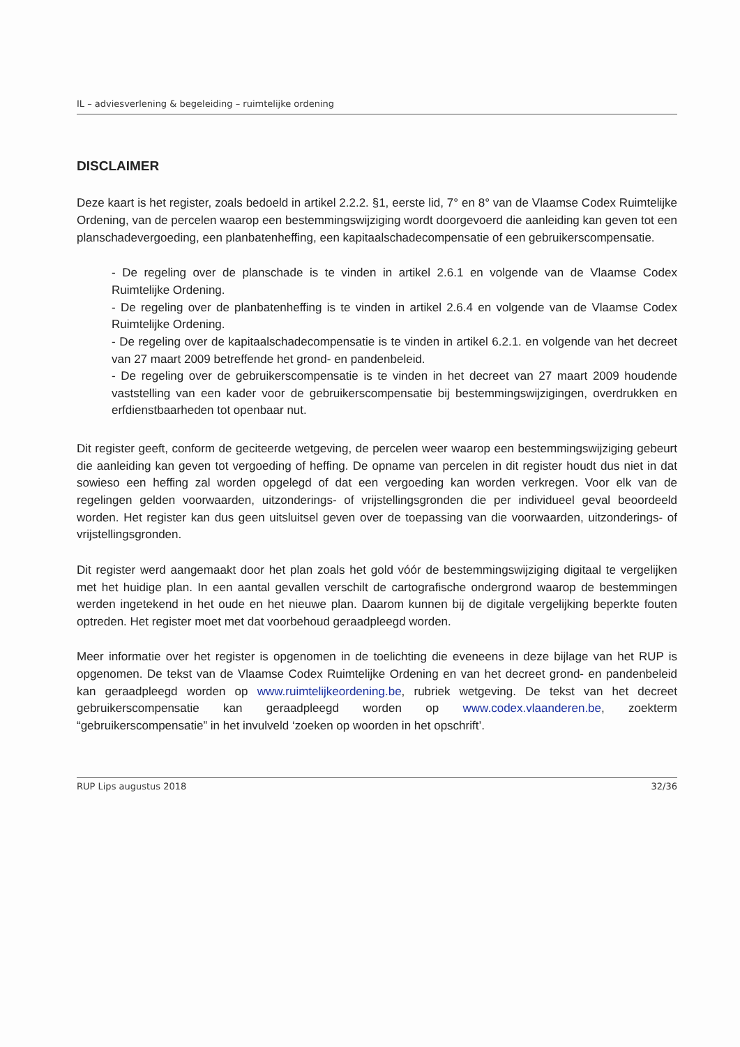IL – adviesverlening & begeleiding – ruimtelijke ordening
DISCLAIMER
Deze kaart is het register, zoals bedoeld in artikel 2.2.2. §1, eerste lid, 7° en 8° van de Vlaamse Codex Ruimtelijke Ordening, van de percelen waarop een bestemmingswijziging wordt doorgevoerd die aanleiding kan geven tot een planschadevergoeding, een planbatenheffing, een kapitaalschadecompensatie of een gebruikerscompensatie.
- De regeling over de planschade is te vinden in artikel 2.6.1 en volgende van de Vlaamse Codex Ruimtelijke Ordening.
- De regeling over de planbatenheffing is te vinden in artikel 2.6.4 en volgende van de Vlaamse Codex Ruimtelijke Ordening.
- De regeling over de kapitaalschadecompensatie is te vinden in artikel 6.2.1. en volgende van het decreet van 27 maart 2009 betreffende het grond- en pandenbeleid.
- De regeling over de gebruikerscompensatie is te vinden in het decreet van 27 maart 2009 houdende vaststelling van een kader voor de gebruikerscompensatie bij bestemmingswijzigingen, overdrukken en erfdienstbaarheden tot openbaar nut.
Dit register geeft, conform de geciteerde wetgeving, de percelen weer waarop een bestemmingswijziging gebeurt die aanleiding kan geven tot vergoeding of heffing. De opname van percelen in dit register houdt dus niet in dat sowieso een heffing zal worden opgelegd of dat een vergoeding kan worden verkregen. Voor elk van de regelingen gelden voorwaarden, uitzonderings- of vrijstellingsgronden die per individueel geval beoordeeld worden. Het register kan dus geen uitsluitsel geven over de toepassing van die voorwaarden, uitzonderings- of vrijstellingsgronden.
Dit register werd aangemaakt door het plan zoals het gold vóór de bestemmingswijziging digitaal te vergelijken met het huidige plan. In een aantal gevallen verschilt de cartografische ondergrond waarop de bestemmingen werden ingetekend in het oude en het nieuwe plan. Daarom kunnen bij de digitale vergelijking beperkte fouten optreden. Het register moet met dat voorbehoud geraadpleegd worden.
Meer informatie over het register is opgenomen in de toelichting die eveneens in deze bijlage van het RUP is opgenomen. De tekst van de Vlaamse Codex Ruimtelijke Ordening en van het decreet grond- en pandenbeleid kan geraadpleegd worden op www.ruimtelijkeordening.be, rubriek wetgeving. De tekst van het decreet gebruikerscompensatie kan geraadpleegd worden op www.codex.vlaanderen.be, zoekterm “gebruikerscompensatie” in het invulveld ‘zoeken op woorden in het opschrift’.
RUP Lips augustus 2018 32/36